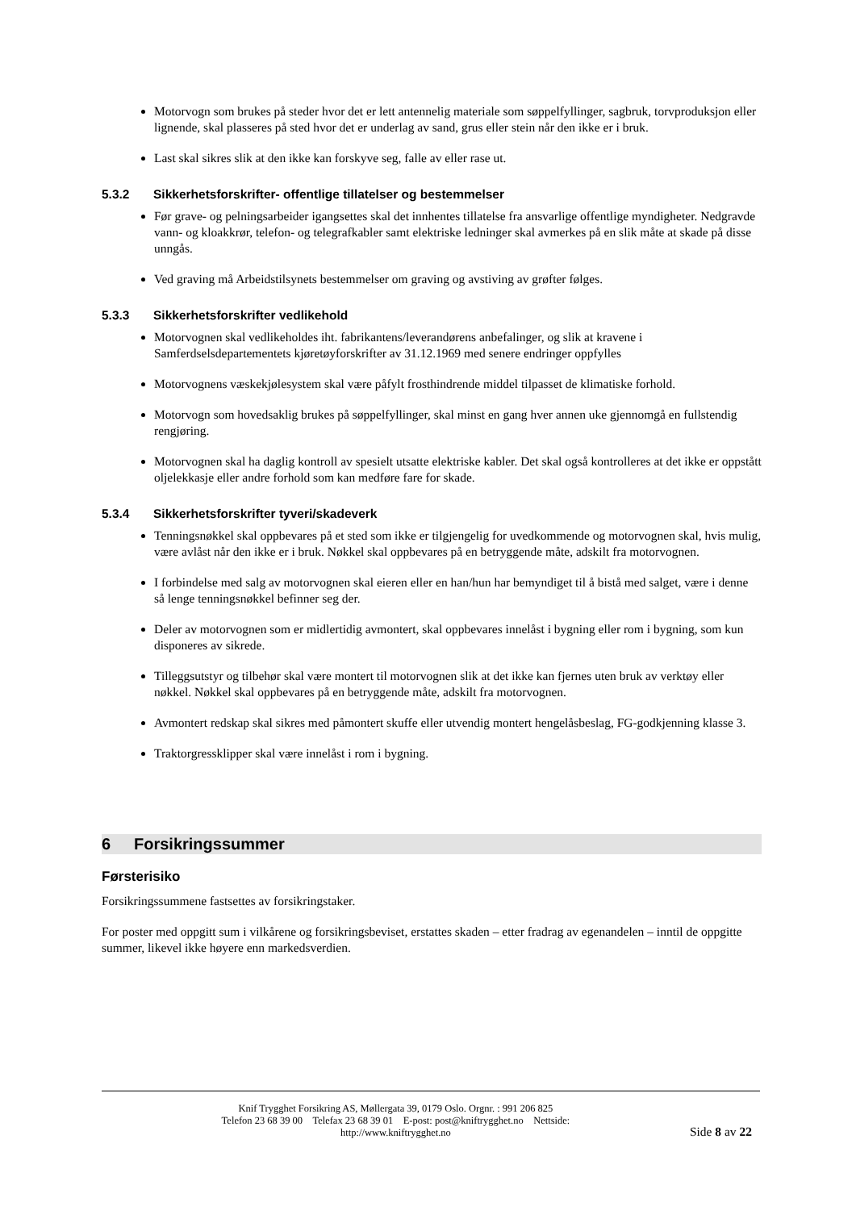Motorvogn som brukes på steder hvor det er lett antennelig materiale som søppelfyllinger, sagbruk, torvproduksjon eller lignende, skal plasseres på sted hvor det er underlag av sand, grus eller stein når den ikke er i bruk.
Last skal sikres slik at den ikke kan forskyve seg, falle av eller rase ut.
5.3.2 Sikkerhetsforskrifter- offentlige tillatelser og bestemmelser
Før grave- og pelningsarbeider igangsettes skal det innhentes tillatelse fra ansvarlige offentlige myndigheter. Nedgravde vann- og kloakkrør, telefon- og telegrafkabler samt elektriske ledninger skal avmerkes på en slik måte at skade på disse unngås.
Ved graving må Arbeidstilsynets bestemmelser om graving og avstiving av grøfter følges.
5.3.3 Sikkerhetsforskrifter vedlikehold
Motorvognen skal vedlikeholdes iht. fabrikantens/leverandørens anbefalinger, og slik at kravene i Samferdselsdepartementets kjøretøyforskrifter av 31.12.1969 med senere endringer oppfylles
Motorvognens væskekjølesystem skal være påfylt frosthindrende middel tilpasset de klimatiske forhold.
Motorvogn som hovedsaklig brukes på søppelfyllinger, skal minst en gang hver annen uke gjennomgå en fullstendig rengjøring.
Motorvognen skal ha daglig kontroll av spesielt utsatte elektriske kabler. Det skal også kontrolleres at det ikke er oppstått oljelekkasje eller andre forhold som kan medføre fare for skade.
5.3.4 Sikkerhetsforskrifter tyveri/skadeverk
Tenningsnøkkel skal oppbevares på et sted som ikke er tilgjengelig for uvedkommende og motorvognen skal, hvis mulig, være avlåst når den ikke er i bruk. Nøkkel skal oppbevares på en betryggende måte, adskilt fra motorvognen.
I forbindelse med salg av motorvognen skal eieren eller en han/hun har bemyndiget til å bistå med salget, være i denne så lenge tenningsnøkkel befinner seg der.
Deler av motorvognen som er midlertidig avmontert, skal oppbevares innelåst i bygning eller rom i bygning, som kun disponeres av sikrede.
Tilleggsutstyr og tilbehør skal være montert til motorvognen slik at det ikke kan fjernes uten bruk av verktøy eller nøkkel. Nøkkel skal oppbevares på en betryggende måte, adskilt fra motorvognen.
Avmontert redskap skal sikres med påmontert skuffe eller utvendig montert hengelåsbeslag, FG-godkjenning klasse 3.
Traktorgressklipper skal være innelåst i rom i bygning.
6 Forsikringssummer
Førsterisiko
Forsikringssummene fastsettes av forsikringstaker.
For poster med oppgitt sum i vilkårene og forsikringsbeviset, erstattes skaden – etter fradrag av egenandelen – inntil de oppgitte summer, likevel ikke høyere enn markedsverdien.
Knif Trygghet Forsikring AS, Møllergata 39, 0179 Oslo. Orgnr. : 991 206 825
Telefon 23 68 39 00 Telefax 23 68 39 01 E-post: post@kniftrygghet.no Nettside:
http://www.kniftrygghet.no
Side 8 av 22